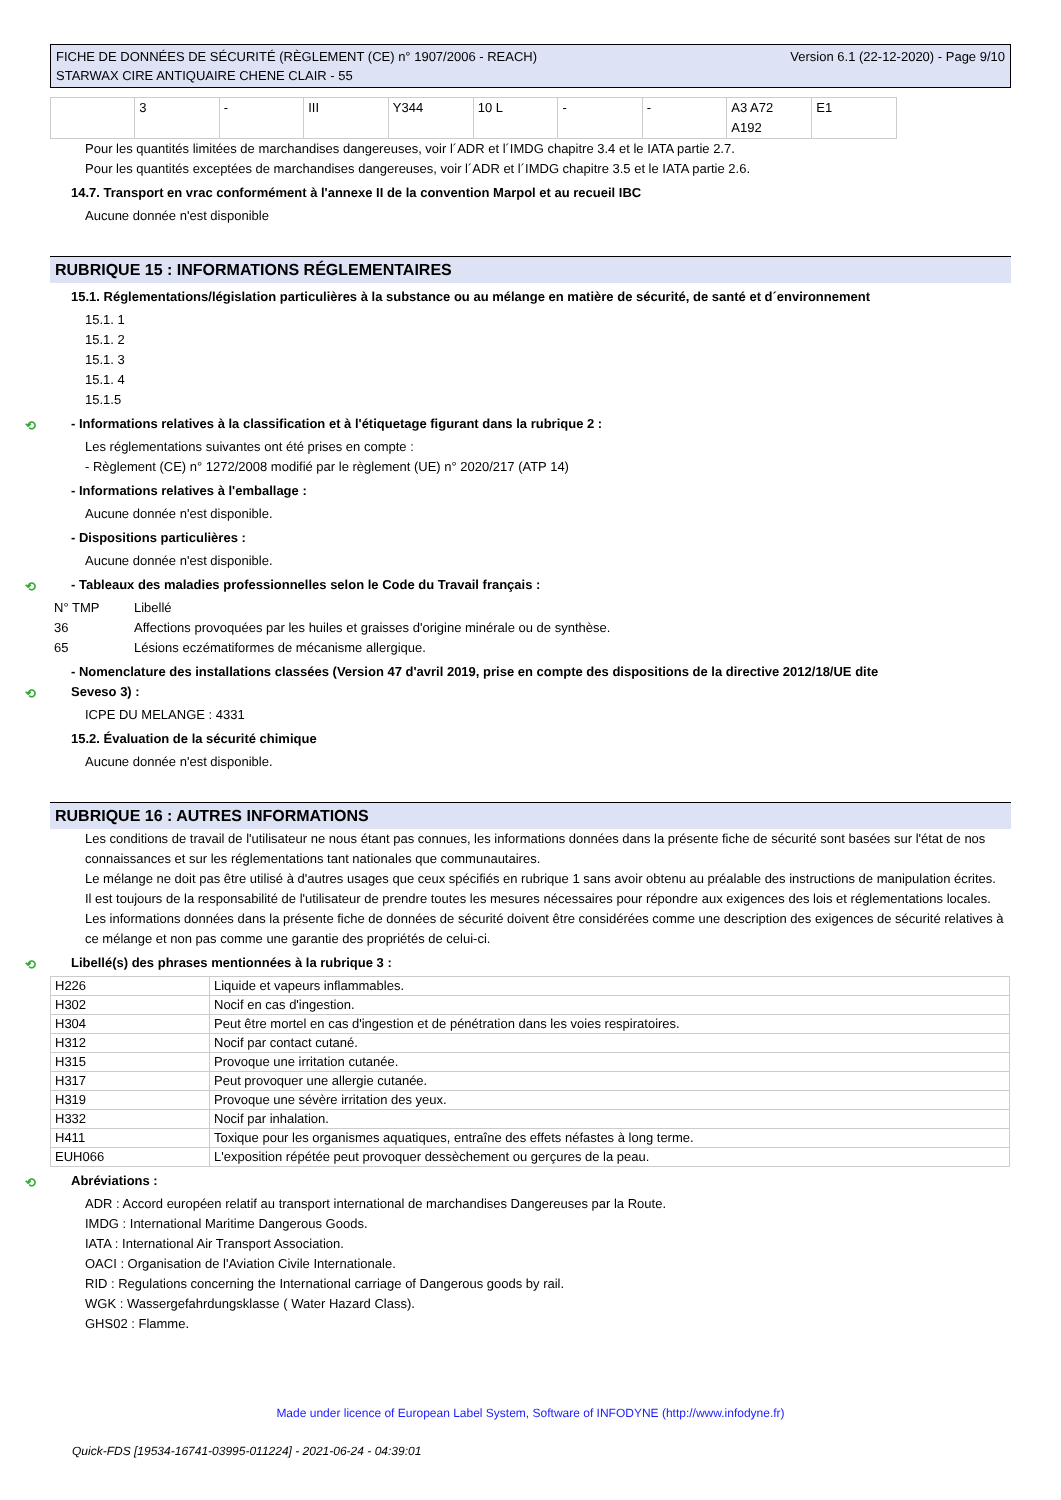FICHE DE DONNÉES DE SÉCURITÉ (RÈGLEMENT (CE) n° 1907/2006 - REACH)
STARWAX CIRE ANTIQUAIRE CHENE CLAIR - 55
Version 6.1 (22-12-2020) - Page 9/10
| | 3 | - | III | Y344 | 10 L | - | - | A3 A72 A192 | E1 |
Pour les quantités limitées de marchandises dangereuses, voir l´ADR et l´IMDG chapitre 3.4 et le IATA partie 2.7.
Pour les quantités exceptées de marchandises dangereuses, voir l´ADR et l´IMDG chapitre 3.5 et le IATA partie 2.6.
14.7. Transport en vrac conformément à l'annexe II de la convention Marpol et au recueil IBC
Aucune donnée n'est disponible
RUBRIQUE 15 : INFORMATIONS RÉGLEMENTAIRES
15.1. Réglementations/législation particulières à la substance ou au mélange en matière de sécurité, de santé et d´environnement
15.1. 1
15.1. 2
15.1. 3
15.1. 4
15.1.5
⟲ - Informations relatives à la classification et à l'étiquetage figurant dans la rubrique 2 :
Les réglementations suivantes ont été prises en compte :
- Règlement (CE) n° 1272/2008 modifié par le règlement (UE) n° 2020/217 (ATP 14)
- Informations relatives à l'emballage :
Aucune donnée n'est disponible.
- Dispositions particulières :
Aucune donnée n'est disponible.
⟲ - Tableaux des maladies professionnelles selon le Code du Travail français :
| N° TMP | Libellé |
| 36 | Affections provoquées par les huiles et graisses d'origine minérale ou de synthèse. |
| 65 | Lésions eczématiformes de mécanisme allergique. |
- Nomenclature des installations classées (Version 47 d'avril 2019, prise en compte des dispositions de la directive 2012/18/UE dite
⟲ Seveso 3) :
ICPE DU MELANGE : 4331
15.2. Évaluation de la sécurité chimique
Aucune donnée n'est disponible.
RUBRIQUE 16 : AUTRES INFORMATIONS
Les conditions de travail de l'utilisateur ne nous étant pas connues, les informations données dans la présente fiche de sécurité sont basées sur l'état de nos connaissances et sur les réglementations tant nationales que communautaires.
Le mélange ne doit pas être utilisé à d'autres usages que ceux spécifiés en rubrique 1 sans avoir obtenu au préalable des instructions de manipulation écrites.
Il est toujours de la responsabilité de l'utilisateur de prendre toutes les mesures nécessaires pour répondre aux exigences des lois et réglementations locales.
Les informations données dans la présente fiche de données de sécurité doivent être considérées comme une description des exigences de sécurité relatives à ce mélange et non pas comme une garantie des propriétés de celui-ci.
⟲ Libellé(s) des phrases mentionnées à la rubrique 3 :
| H226 | Liquide et vapeurs inflammables. |
| H302 | Nocif en cas d'ingestion. |
| H304 | Peut être mortel en cas d'ingestion et de pénétration dans les voies respiratoires. |
| H312 | Nocif par contact cutané. |
| H315 | Provoque une irritation cutanée. |
| H317 | Peut provoquer une allergie cutanée. |
| H319 | Provoque une sévère irritation des yeux. |
| H332 | Nocif par inhalation. |
| H411 | Toxique pour les organismes aquatiques, entraîne des effets néfastes à long terme. |
| EUH066 | L'exposition répétée peut provoquer dessèchement ou gerçures de la peau. |
⟲ Abréviations :
ADR : Accord européen relatif au transport international de marchandises Dangereuses par la Route.
IMDG : International Maritime Dangerous Goods.
IATA : International Air Transport Association.
OACI : Organisation de l'Aviation Civile Internationale.
RID : Regulations concerning the International carriage of Dangerous goods by rail.
WGK : Wassergefahrdungsklasse ( Water Hazard Class).
GHS02 : Flamme.
Made under licence of European Label System, Software of INFODYNE (http://www.infodyne.fr)
Quick-FDS [19534-16741-03995-011224] - 2021-06-24 - 04:39:01